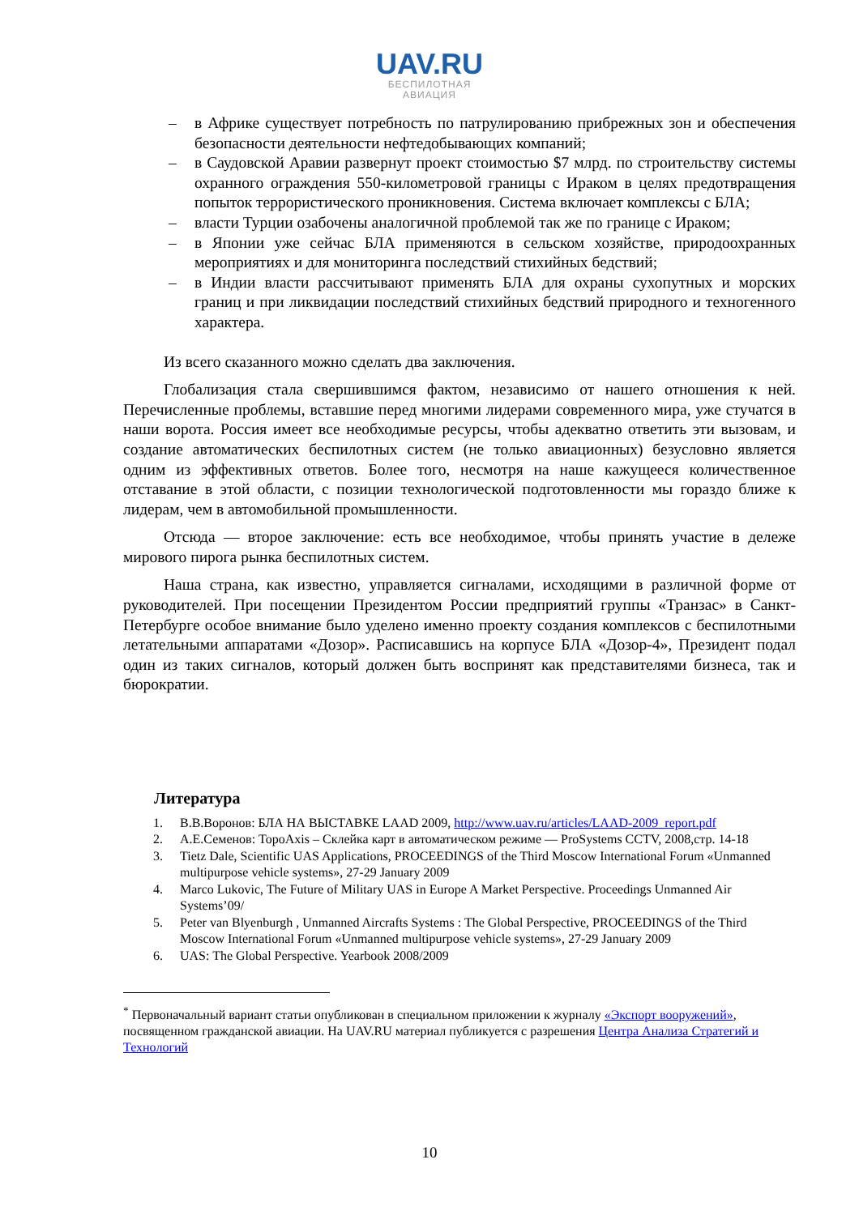UAV.RU
БЕСПИЛОТНАЯ
АВИАЦИЯ
– в Африке существует потребность по патрулированию прибрежных зон и обеспечения безопасности деятельности нефтедобывающих компаний;
– в Саудовской Аравии развернут проект стоимостью $7 млрд. по строительству системы охранного ограждения 550-километровой границы с Ираком в целях предотвращения попыток террористического проникновения. Система включает комплексы с БЛА;
– власти Турции озабочены аналогичной проблемой так же по границе с Ираком;
– в Японии уже сейчас БЛА применяются в сельском хозяйстве, природоохранных мероприятиях и для мониторинга последствий стихийных бедствий;
– в Индии власти рассчитывают применять БЛА для охраны сухопутных и морских границ и при ликвидации последствий стихийных бедствий природного и техногенного характера.
Из всего сказанного можно сделать два заключения.
Глобализация стала свершившимся фактом, независимо от нашего отношения к ней. Перечисленные проблемы, вставшие перед многими лидерами современного мира, уже стучатся в наши ворота. Россия имеет все необходимые ресурсы, чтобы адекватно ответить эти вызовам, и создание автоматических беспилотных систем (не только авиационных) безусловно является одним из эффективных ответов. Более того, несмотря на наше кажущееся количественное отставание в этой области, с позиции технологической подготовленности мы гораздо ближе к лидерам, чем в автомобильной промышленности.
Отсюда — второе заключение: есть все необходимое, чтобы принять участие в дележе мирового пирога рынка беспилотных систем.
Наша страна, как известно, управляется сигналами, исходящими в различной форме от руководителей. При посещении Президентом России предприятий группы «Транзас» в Санкт-Петербурге особое внимание было уделено именно проекту создания комплексов с беспилотными летательными аппаратами «Дозор». Расписавшись на корпусе БЛА «Дозор-4», Президент подал один из таких сигналов, который должен быть воспринят как представителями бизнеса, так и бюрократии.
Литература
1. В.В.Воронов: БЛА НА ВЫСТАВКЕ LAAD 2009, http://www.uav.ru/articles/LAAD-2009_report.pdf
2. А.Е.Семенов: TopoAxis – Склейка карт в автоматическом режиме — ProSystems CCTV, 2008,стр. 14-18
3. Tietz Dale, Scientific UAS Applications, PROCEEDINGS of the Third Moscow International Forum «Unmanned multipurpose vehicle systems», 27-29 January 2009
4. Marco Lukovic, The Future of Military UAS in Europe A Market Perspective. Proceedings Unmanned Air Systems’09/
5. Peter van Blyenburgh , Unmanned Aircrafts Systems : The Global Perspective, PROCEEDINGS of the Third Moscow International Forum «Unmanned multipurpose vehicle systems», 27-29 January 2009
6. UAS: The Global Perspective. Yearbook 2008/2009
<sup>*</sup> Первоначальный вариант статьи опубликован в специальном приложении к журналу «Экспорт вооружений», посвященном гражданской авиации. На UAV.RU материал публикуется с разрешения Центра Анализа Стратегий и Технологий
10